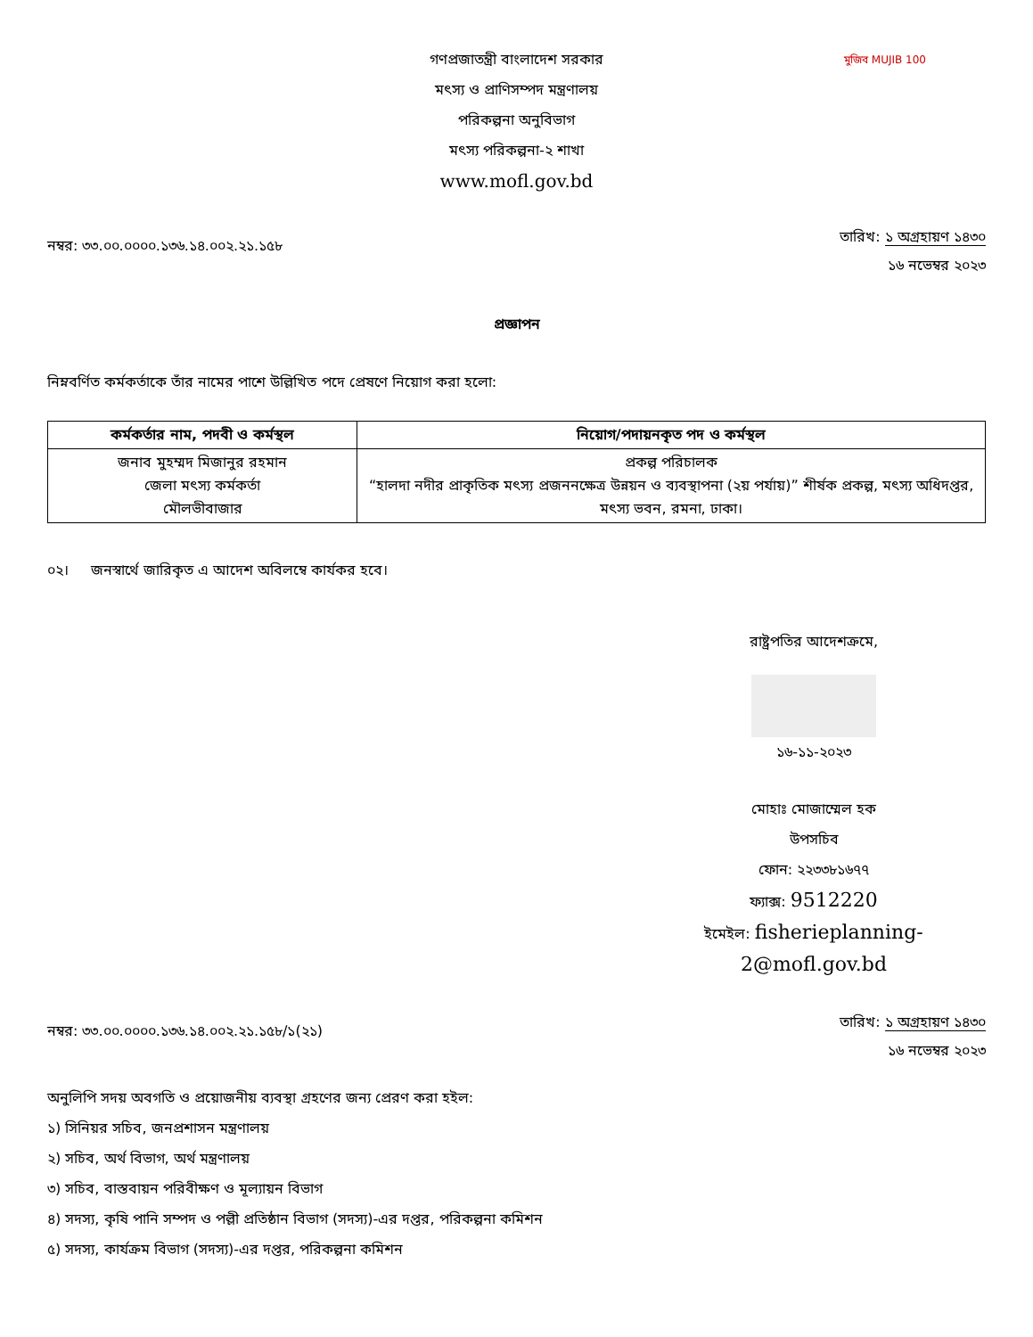মুজিব MUJIB 100
গণপ্রজাতন্ত্রী বাংলাদেশ সরকার
মৎস্য ও প্রাণিসম্পদ মন্ত্রণালয়
পরিকল্পনা অনুবিভাগ
মৎস্য পরিকল্পনা-২ শাখা
www.mofl.gov.bd
নম্বর: ৩৩.০০.০০০০.১৩৬.১৪.০০২.২১.১৫৮
তারিখ: ১ অগ্রহায়ণ ১৪৩০
১৬ নভেম্বর ২০২৩
প্রজ্ঞাপন
নিম্নবর্ণিত কর্মকর্তাকে তাঁর নামের পাশে উল্লিখিত পদে প্রেষণে নিয়োগ করা হলো:
| কর্মকর্তার নাম, পদবী ও কর্মস্থল | নিয়োগ/পদায়নকৃত পদ ও কর্মস্থল |
| --- | --- |
| জনাব মুহম্মদ মিজানুর রহমান জেলা মৎস্য কর্মকর্তা মৌলভীবাজার | প্রকল্প পরিচালক “হালদা নদীর প্রাকৃতিক মৎস্য প্রজননক্ষেত্র উন্নয়ন ও ব্যবস্থাপনা (২য় পর্যায়)” শীর্ষক প্রকল্প, মৎস্য অধিদপ্তর, মৎস্য ভবন, রমনা, ঢাকা। |
০২। জনস্বার্থে জারিকৃত এ আদেশ অবিলম্বে কার্যকর হবে।
রাষ্ট্রপতির আদেশক্রমে,
১৬-১১-২০২৩
মোহাঃ মোজাম্মেল হক
উপসচিব
ফোন: ২২৩৩৮১৬৭৭
ফ্যাক্স: 9512220
ইমেইল: fisherieplanning-2@mofl.gov.bd
নম্বর: ৩৩.০০.০০০০.১৩৬.১৪.০০২.২১.১৫৮/১(২১)
তারিখ: ১ অগ্রহায়ণ ১৪৩০
১৬ নভেম্বর ২০২৩
অনুলিপি সদয় অবগতি ও প্রয়োজনীয় ব্যবস্থা গ্রহণের জন্য প্রেরণ করা হইল:
১) সিনিয়র সচিব, জনপ্রশাসন মন্ত্রণালয়
২) সচিব, অর্থ বিভাগ, অর্থ মন্ত্রণালয়
৩) সচিব, বাস্তবায়ন পরিবীক্ষণ ও মূল্যায়ন বিভাগ
৪) সদস্য, কৃষি পানি সম্পদ ও পল্লী প্রতিষ্ঠান বিভাগ (সদস্য)-এর দপ্তর, পরিকল্পনা কমিশন
৫) সদস্য, কার্যক্রম বিভাগ (সদস্য)-এর দপ্তর, পরিকল্পনা কমিশন